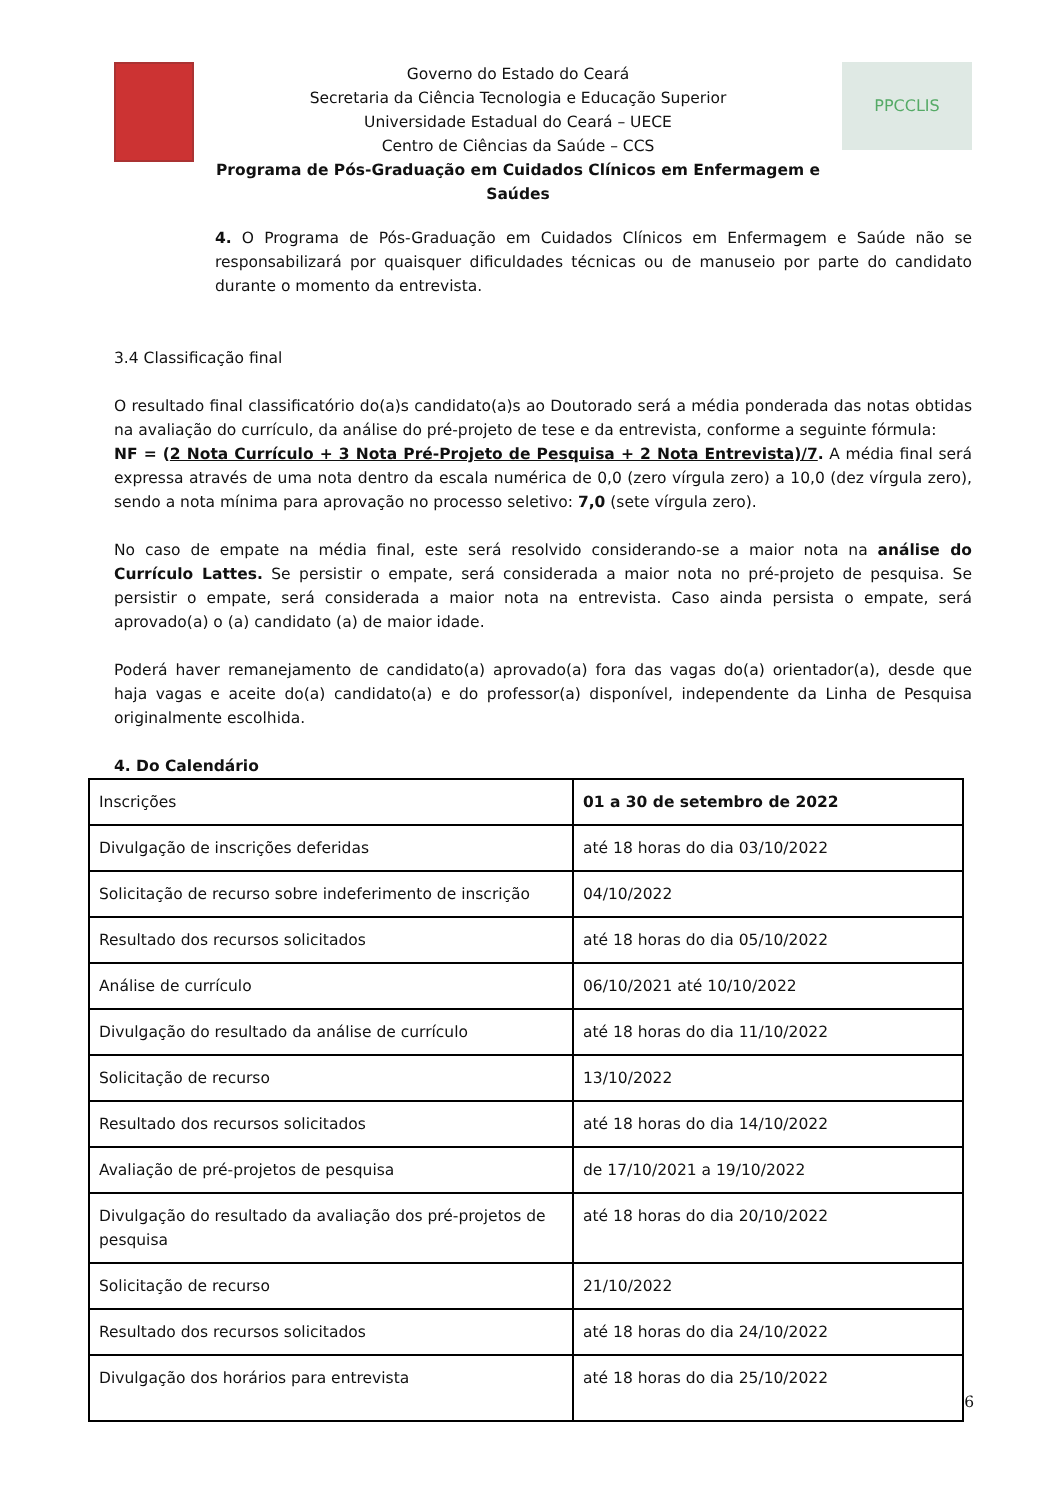Governo do Estado do Ceará
Secretaria da Ciência Tecnologia e Educação Superior
Universidade Estadual do Ceará – UECE
Centro de Ciências da Saúde – CCS
Programa de Pós-Graduação em Cuidados Clínicos em Enfermagem e Saúdes
PPCCLIS
4. O Programa de Pós-Graduação em Cuidados Clínicos em Enfermagem e Saúde não se responsabilizará por quaisquer dificuldades técnicas ou de manuseio por parte do candidato durante o momento da entrevista.
3.4 Classificação final
O resultado final classificatório do(a)s candidato(a)s ao Doutorado será a média ponderada das notas obtidas na avaliação do currículo, da análise do pré-projeto de tese e da entrevista, conforme a seguinte fórmula:
NF = (2 Nota Currículo + 3 Nota Pré-Projeto de Pesquisa + 2 Nota Entrevista)/7. A média final será expressa através de uma nota dentro da escala numérica de 0,0 (zero vírgula zero) a 10,0 (dez vírgula zero), sendo a nota mínima para aprovação no processo seletivo: 7,0 (sete vírgula zero).
No caso de empate na média final, este será resolvido considerando-se a maior nota na análise do Currículo Lattes. Se persistir o empate, será considerada a maior nota no pré-projeto de pesquisa. Se persistir o empate, será considerada a maior nota na entrevista. Caso ainda persista o empate, será aprovado(a) o (a) candidato (a) de maior idade.
Poderá haver remanejamento de candidato(a) aprovado(a) fora das vagas do(a) orientador(a), desde que haja vagas e aceite do(a) candidato(a) e do professor(a) disponível, independente da Linha de Pesquisa originalmente escolhida.
4. Do Calendário
| Inscrições | 01 a 30 de setembro de 2022 |
| Divulgação de inscrições deferidas | até 18 horas do dia 03/10/2022 |
| Solicitação de recurso sobre indeferimento de inscrição | 04/10/2022 |
| Resultado dos recursos solicitados | até 18 horas do dia 05/10/2022 |
| Análise de currículo | 06/10/2021 até 10/10/2022 |
| Divulgação do resultado da análise de currículo | até 18 horas do dia 11/10/2022 |
| Solicitação de recurso | 13/10/2022 |
| Resultado dos recursos solicitados | até 18 horas do dia 14/10/2022 |
| Avaliação de pré-projetos de pesquisa | de 17/10/2021 a 19/10/2022 |
| Divulgação do resultado da avaliação dos pré-projetos de pesquisa | até 18 horas do dia 20/10/2022 |
| Solicitação de recurso | 21/10/2022 |
| Resultado dos recursos solicitados | até 18 horas do dia 24/10/2022 |
| Divulgação dos horários para entrevista | até 18 horas do dia 25/10/2022 |
6